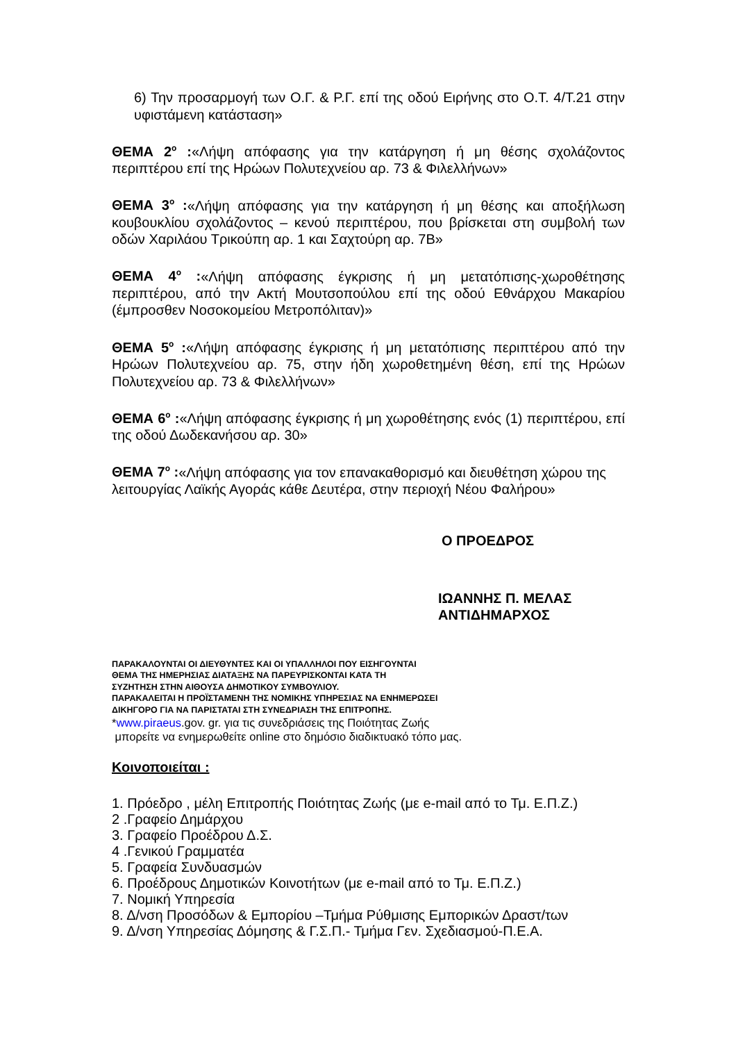6) Την προσαρμογή των Ο.Γ. & Ρ.Γ. επί της οδού Ειρήνης στο Ο.Τ. 4/Τ.21 στην υφιστάμενη κατάσταση»
ΘΕΜΑ 2<sup>ο</sup> :«Λήψη απόφασης για την κατάργηση ή μη θέσης σχολάζοντος περιπτέρου επί της Ηρώων Πολυτεχνείου αρ. 73 & Φιλελλήνων»
ΘΕΜΑ 3<sup>ο</sup> :«Λήψη απόφασης για την κατάργηση ή μη θέσης και αποξήλωση κουβουκλίου σχολάζοντος – κενού περιπτέρου, που βρίσκεται στη συμβολή των οδών Χαριλάου Τρικούπη αρ. 1 και Σαχτούρη αρ. 7Β»
ΘΕΜΑ 4<sup>ο</sup> :«Λήψη απόφασης έγκρισης ή μη μετατόπισης-χωροθέτησης περιπτέρου, από την Ακτή Μουτσοπούλου επί της οδού Εθνάρχου Μακαρίου (έμπροσθεν Νοσοκομείου Μετροπόλιταν)»
ΘΕΜΑ 5<sup>ο</sup> :«Λήψη απόφασης έγκρισης ή μη μετατόπισης περιπτέρου από την Ηρώων Πολυτεχνείου αρ. 75, στην ήδη χωροθετημένη θέση, επί της Ηρώων Πολυτεχνείου αρ. 73 & Φιλελλήνων»
ΘΕΜΑ 6<sup>ο</sup> :«Λήψη απόφασης έγκρισης ή μη χωροθέτησης ενός (1) περιπτέρου, επί της οδού Δωδεκανήσου αρ. 30»
ΘΕΜΑ 7<sup>ο</sup> :«Λήψη απόφασης για τον επανακαθορισμό και διευθέτηση χώρου της λειτουργίας Λαϊκής Αγοράς κάθε Δευτέρα, στην περιοχή Νέου Φαλήρου»
Ο ΠΡΟΕΔΡΟΣ
ΙΩΑΝΝΗΣ Π. ΜΕΛΑΣ
ΑΝΤΙΔΗΜΑΡΧΟΣ
ΠΑΡΑΚΑΛΟΥΝΤΑΙ ΟΙ ΔΙΕΥΘΥΝΤΕΣ ΚΑΙ ΟΙ ΥΠΑΛΛΗΛΟΙ ΠΟΥ ΕΙΣΗΓΟΥΝΤΑΙ
ΘΕΜΑ ΤΗΣ ΗΜΕΡΗΣΙΑΣ ΔΙΑΤΑΞΗΣ ΝΑ ΠΑΡΕΥΡΙΣΚΟΝΤΑΙ ΚΑΤΑ ΤΗ
ΣΥΖΗΤΗΣΗ ΣΤΗΝ ΑΙΘΟΥΣΑ ΔΗΜΟΤΙΚΟΥ ΣΥΜΒΟΥΛΙΟΥ.
ΠΑΡΑΚΑΛΕΙΤΑΙ Η ΠΡΟΪΣΤΑΜΕΝΗ ΤΗΣ ΝΟΜΙΚΗΣ ΥΠΗΡΕΣΙΑΣ ΝΑ ΕΝΗΜΕΡΩΣΕΙ
ΔΙΚΗΓΟΡΟ ΓΙΑ ΝΑ ΠΑΡΙΣΤΑΤΑΙ ΣΤΗ ΣΥΝΕΔΡΙΑΣΗ ΤΗΣ ΕΠΙΤΡΟΠΗΣ.
*www.piraeus.gov. gr. για τις συνεδριάσεις της Ποιότητας Ζωής
μπορείτε να ενημερωθείτε online στο δημόσιο διαδικτυακό τόπο μας.
Κοινοποιείται :
1. Πρόεδρο , μέλη Επιτροπής Ποιότητας Ζωής (με e-mail από το Τμ. Ε.Π.Ζ.)
2 .Γραφείο Δημάρχου
3. Γραφείο Προέδρου Δ.Σ.
4 .Γενικού Γραμματέα
5. Γραφεία Συνδυασμών
6. Προέδρους Δημοτικών Κοινοτήτων (με e-mail από το Τμ. Ε.Π.Ζ.)
7. Νομική Υπηρεσία
8. Δ/νση Προσόδων & Εμπορίου –Τμήμα Ρύθμισης Εμπορικών Δραστ/των
9. Δ/νση Υπηρεσίας Δόμησης & Γ.Σ.Π.- Τμήμα Γεν. Σχεδιασμού-Π.Ε.Α.